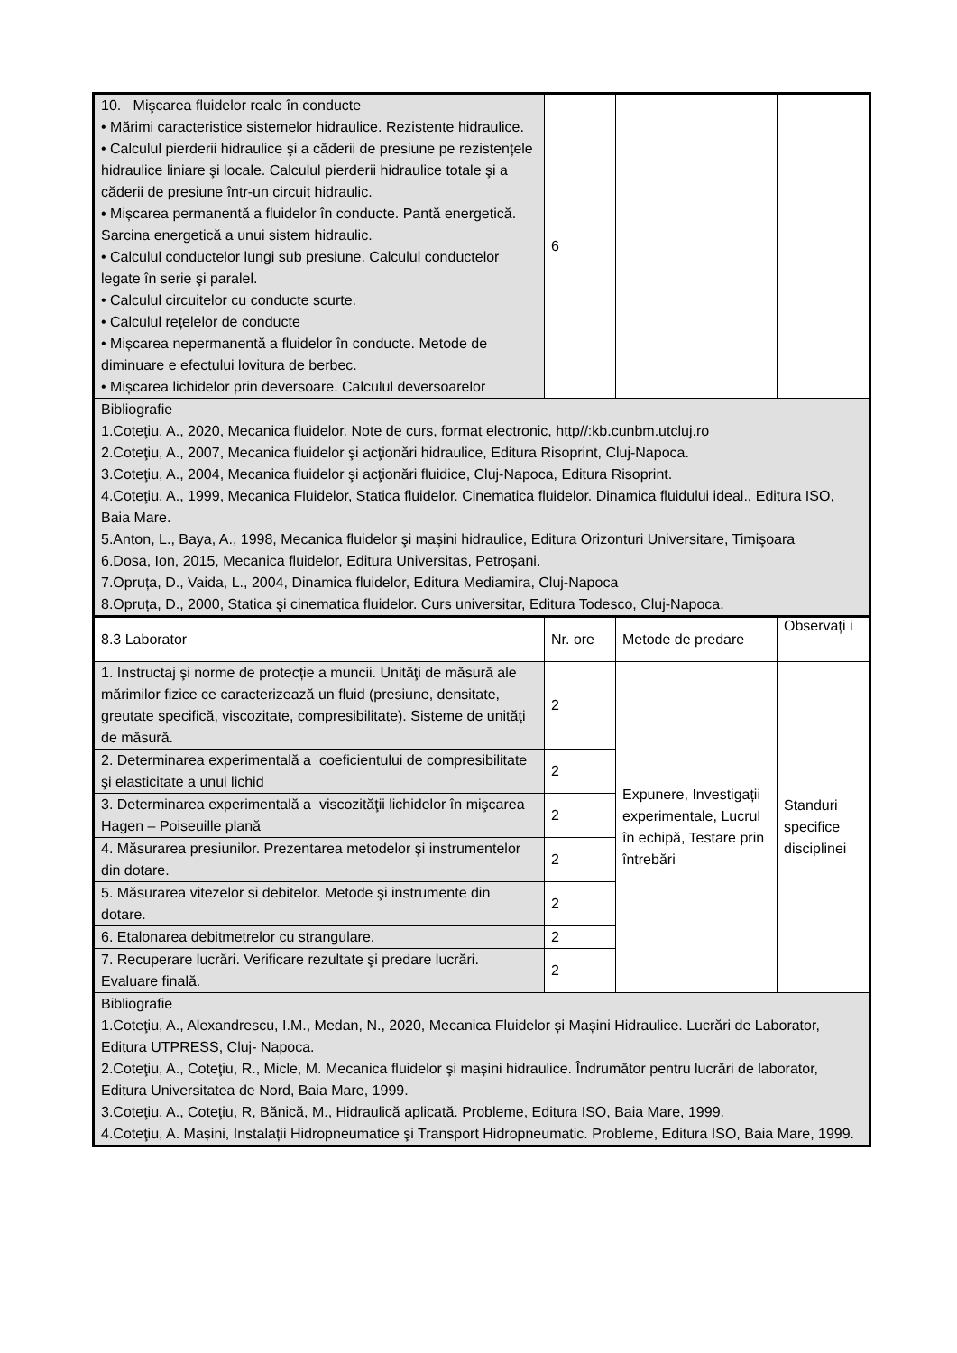| 10. Mişcarea fluidelor reale în conducte • Mărimi caracteristice sistemelor hidraulice. Rezistente hidraulice. • Calculul pierderii hidraulice şi a căderii de presiune pe rezistențele hidraulice liniare şi locale. Calculul pierderii hidraulice totale şi a căderii de presiune într-un circuit hidraulic. • Mișcarea permanentă a fluidelor în conducte. Pantă energetică. Sarcina energetică a unui sistem hidraulic. • Calculul conductelor lungi sub presiune. Calculul conductelor legate în serie şi paralel. • Calculul circuitelor cu conducte scurte. • Calculul rețelelor de conducte • Mișcarea nepermanentă a fluidelor în conducte. Metode de diminuare e efectului lovitura de berbec. • Mișcarea lichidelor prin deversoare. Calculul deversoarelor | 6 | | |
| Bibliografie 1.Coteţiu, A., 2020, Mecanica fluidelor. Note de curs, format electronic, http//:kb.cunbm.utcluj.ro 2.Coteţiu, A., 2007, Mecanica fluidelor şi acţionări hidraulice, Editura Risoprint, Cluj-Napoca. 3.Coteţiu, A., 2004, Mecanica fluidelor şi acţionări fluidice, Cluj-Napoca, Editura Risoprint. 4.Coteţiu, A., 1999, Mecanica Fluidelor, Statica fluidelor. Cinematica fluidelor. Dinamica fluidului ideal., Editura ISO, Baia Mare. 5.Anton, L., Baya, A., 1998, Mecanica fluidelor şi mașini hidraulice, Editura Orizonturi Universitare, Timişoara 6.Dosa, Ion, 2015, Mecanica fluidelor, Editura Universitas, Petroșani. 7.Opruța, D., Vaida, L., 2004, Dinamica fluidelor, Editura Mediamira, Cluj-Napoca 8.Opruța, D., 2000, Statica şi cinematica fluidelor. Curs universitar, Editura Todesco, Cluj-Napoca. | | | |
| 8.3 Laborator | Nr. ore | Metode de predare | Observaţi i |
| 1. Instructaj şi norme de protecție a muncii. Unităţi de măsură ale mărimilor fizice ce caracterizează un fluid (presiune, densitate, greutate specifică, viscozitate, compresibilitate). Sisteme de unităţi de măsură. | 2 | Expunere, Investigații experimentale, Lucrul în echipă, Testare prin întrebări | Standuri specifice disciplinei |
| 2. Determinarea experimentală a coeficientului de compresibilitate şi elasticitate a unui lichid | 2 | | |
| 3. Determinarea experimentală a viscozităţii lichidelor în mişcarea Hagen – Poiseuille plană | 2 | | |
| 4. Măsurarea presiunilor. Prezentarea metodelor şi instrumentelor din dotare. | 2 | | |
| 5. Măsurarea vitezelor si debitelor. Metode şi instrumente din dotare. | 2 | | |
| 6. Etalonarea debitmetrelor cu strangulare. | 2 | | |
| 7. Recuperare lucrări. Verificare rezultate şi predare lucrări. Evaluare finală. | 2 | | |
| Bibliografie 1.Coteţiu, A., Alexandrescu, I.M., Medan, N., 2020, Mecanica Fluidelor și Mașini Hidraulice. Lucrări de Laborator, Editura UTPRESS, Cluj- Napoca. 2.Coteţiu, A., Coteţiu, R., Micle, M. Mecanica fluidelor şi mașini hidraulice. Îndrumător pentru lucrări de laborator, Editura Universitatea de Nord, Baia Mare, 1999. 3.Coteţiu, A., Coteţiu, R, Bănică, M., Hidraulică aplicată. Probleme, Editura ISO, Baia Mare, 1999. 4.Coteţiu, A. Mașini, Instalații Hidropneumatice şi Transport Hidropneumatic. Probleme, Editura ISO, Baia Mare, 1999. | | | |